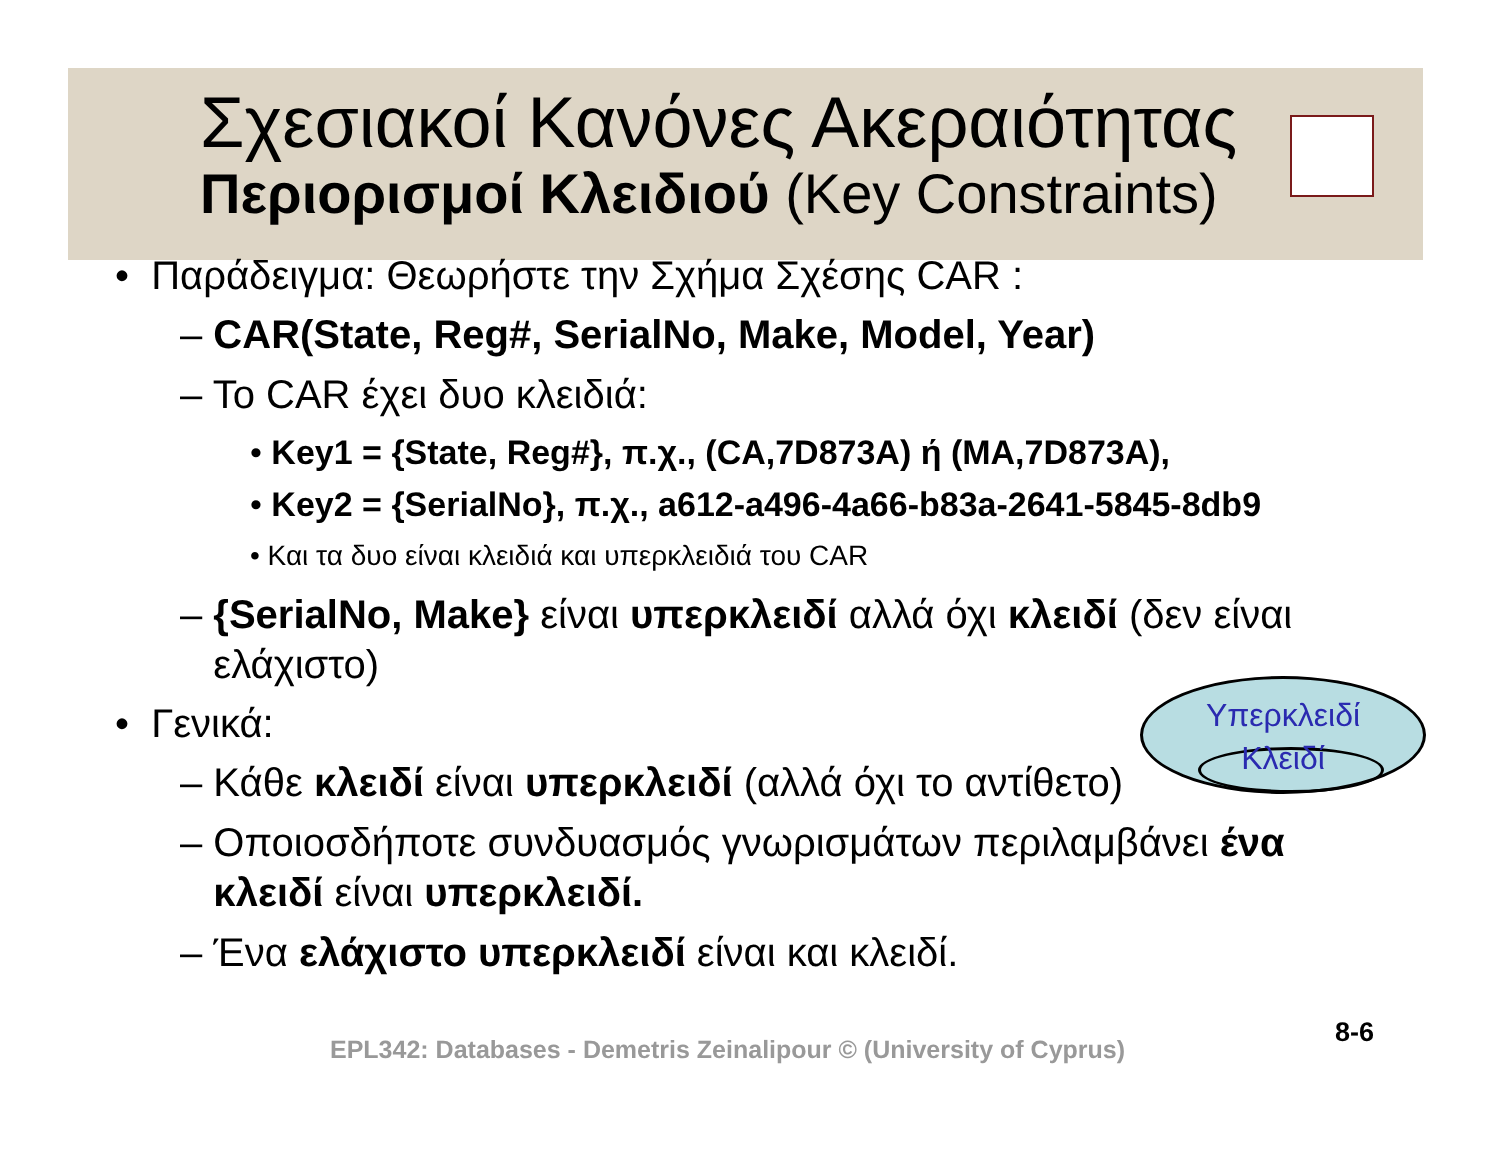Σχεσιακοί Κανόνες Ακεραιότητας
Περιορισμοί Κλειδιού (Key Constraints)
• Παράδειγμα: Θεωρήστε την Σχήμα Σχέσης CAR :
– CAR(State, Reg#, SerialNo, Make, Model, Year)
– Το CAR έχει δυο κλειδιά:
• Key1 = {State, Reg#}, π.χ., (CA,7D873A) ή (MA,7D873A),
• Key2 = {SerialNo}, π.χ., a612-a496-4a66-b83a-2641-5845-8db9
• Και τα δυο είναι κλειδιά και υπερκλειδιά του CAR
– {SerialNo, Make} είναι υπερκλειδί αλλά όχι κλειδί (δεν είναι
ελάχιστο)
• Γενικά:
– Κάθε κλειδί είναι υπερκλειδί (αλλά όχι το αντίθετο)
– Οποιοσδήποτε συνδυασμός γνωρισμάτων περιλαμβάνει ένα
κλειδί είναι υπερκλειδί.
– Ένα ελάχιστο υπερκλειδί είναι και κλειδί.
Υπερκλειδί
Κλειδί
EPL342: Databases - Demetris Zeinalipour © (University of Cyprus)
8-6